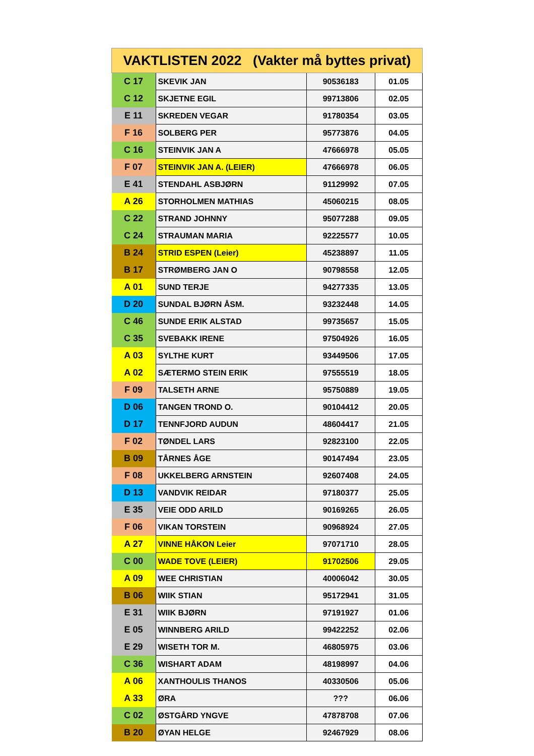| VAKTLISTEN 2022 (Vakter må byttes privat) | | | |
| --- | --- | --- | --- |
| C 17 | SKEVIK JAN | 90536183 | 01.05 |
| C 12 | SKJETNE EGIL | 99713806 | 02.05 |
| E 11 | SKREDEN VEGAR | 91780354 | 03.05 |
| F 16 | SOLBERG PER | 95773876 | 04.05 |
| C 16 | STEINVIK JAN A | 47666978 | 05.05 |
| F 07 | STEINVIK JAN A. (LEIER) | 47666978 | 06.05 |
| E 41 | STENDAHL ASBJØRN | 91129992 | 07.05 |
| A 26 | STORHOLMEN MATHIAS | 45060215 | 08.05 |
| C 22 | STRAND JOHNNY | 95077288 | 09.05 |
| C 24 | STRAUMAN MARIA | 92225577 | 10.05 |
| B 24 | STRID ESPEN (Leier) | 45238897 | 11.05 |
| B 17 | STRØMBERG JAN O | 90798558 | 12.05 |
| A 01 | SUND TERJE | 94277335 | 13.05 |
| D 20 | SUNDAL BJØRN ÅSM. | 93232448 | 14.05 |
| C 46 | SUNDE ERIK ALSTAD | 99735657 | 15.05 |
| C 35 | SVEBAKK IRENE | 97504926 | 16.05 |
| A 03 | SYLTHE KURT | 93449506 | 17.05 |
| A 02 | SÆTERMO STEIN ERIK | 97555519 | 18.05 |
| F 09 | TALSETH ARNE | 95750889 | 19.05 |
| D 06 | TANGEN TROND O. | 90104412 | 20.05 |
| D 17 | TENNFJORD AUDUN | 48604417 | 21.05 |
| F 02 | TØNDEL LARS | 92823100 | 22.05 |
| B 09 | TÅRNES ÅGE | 90147494 | 23.05 |
| F 08 | UKKELBERG ARNSTEIN | 92607408 | 24.05 |
| D 13 | VANDVIK REIDAR | 97180377 | 25.05 |
| E 35 | VEIE ODD ARILD | 90169265 | 26.05 |
| F 06 | VIKAN TORSTEIN | 90968924 | 27.05 |
| A 27 | VINNE HÅKON Leier | 97071710 | 28.05 |
| C 00 | WADE TOVE (LEIER) | 91702506 | 29.05 |
| A 09 | WEE CHRISTIAN | 40006042 | 30.05 |
| B 06 | WIIK STIAN | 95172941 | 31.05 |
| E 31 | WIIK BJØRN | 97191927 | 01.06 |
| E 05 | WINNBERG ARILD | 99422252 | 02.06 |
| E 29 | WISETH TOR M. | 46805975 | 03.06 |
| C 36 | WISHART ADAM | 48198997 | 04.06 |
| A 06 | XANTHOULIS THANOS | 40330506 | 05.06 |
| A 33 | ØRA | ??? | 06.06 |
| C 02 | ØSTGÅRD YNGVE | 47878708 | 07.06 |
| B 20 | ØYAN HELGE | 92467929 | 08.06 |